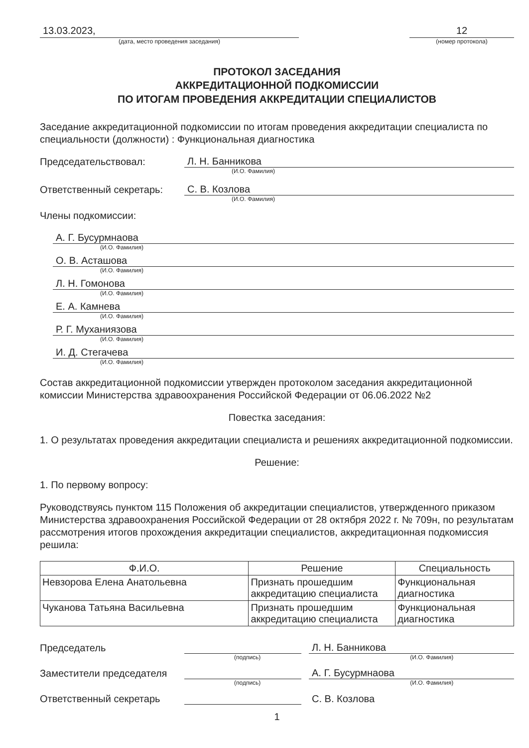13.03.2023,
(дата, место проведения заседания)
12
(номер протокола)
ПРОТОКОЛ ЗАСЕДАНИЯ
АККРЕДИТАЦИОННОЙ ПОДКОМИССИИ
ПО ИТОГАМ ПРОВЕДЕНИЯ АККРЕДИТАЦИИ СПЕЦИАЛИСТОВ
Заседание аккредитационной подкомиссии по итогам проведения аккредитации специалиста по специальности (должности) : Функциональная диагностика
Председательствовал:
Л. Н. Банникова
(И.О. Фамилия)
Ответственный секретарь:
С. В. Козлова
(И.О. Фамилия)
Члены подкомиссии:
А. Г. Бусурмнаова
(И.О. Фамилия)
О. В. Асташова
(И.О. Фамилия)
Л. Н. Гомонова
(И.О. Фамилия)
Е. А. Камнева
(И.О. Фамилия)
Р. Г. Муханиязова
(И.О. Фамилия)
И. Д. Стегачева
(И.О. Фамилия)
Состав аккредитационной подкомиссии утвержден протоколом заседания аккредитационной комиссии Министерства здравоохранения Российской Федерации от 06.06.2022 №2
Повестка заседания:
1. О результатах проведения аккредитации специалиста и решениях аккредитационной подкомиссии.
Решение:
1. По первому вопросу:
Руководствуясь пунктом 115 Положения об аккредитации специалистов, утвержденного приказом Министерства здравоохранения Российской Федерации от 28 октября 2022 г. № 709н, по результатам рассмотрения итогов прохождения аккредитации специалистов, аккредитационная подкомиссия решила:
| Ф.И.О. | Решение | Специальность |
| --- | --- | --- |
| Невзорова Елена Анатольевна | Признать прошедшим аккредитацию специалиста | Функциональная диагностика |
| Чуканова Татьяна Васильевна | Признать прошедшим аккредитацию специалиста | Функциональная диагностика |
Председатель
Л. Н. Банникова
(подпись) (И.О. Фамилия)
Заместители председателя
А. Г. Бусурмнаова
(подпись) (И.О. Фамилия)
Ответственный секретарь
С. В. Козлова
1